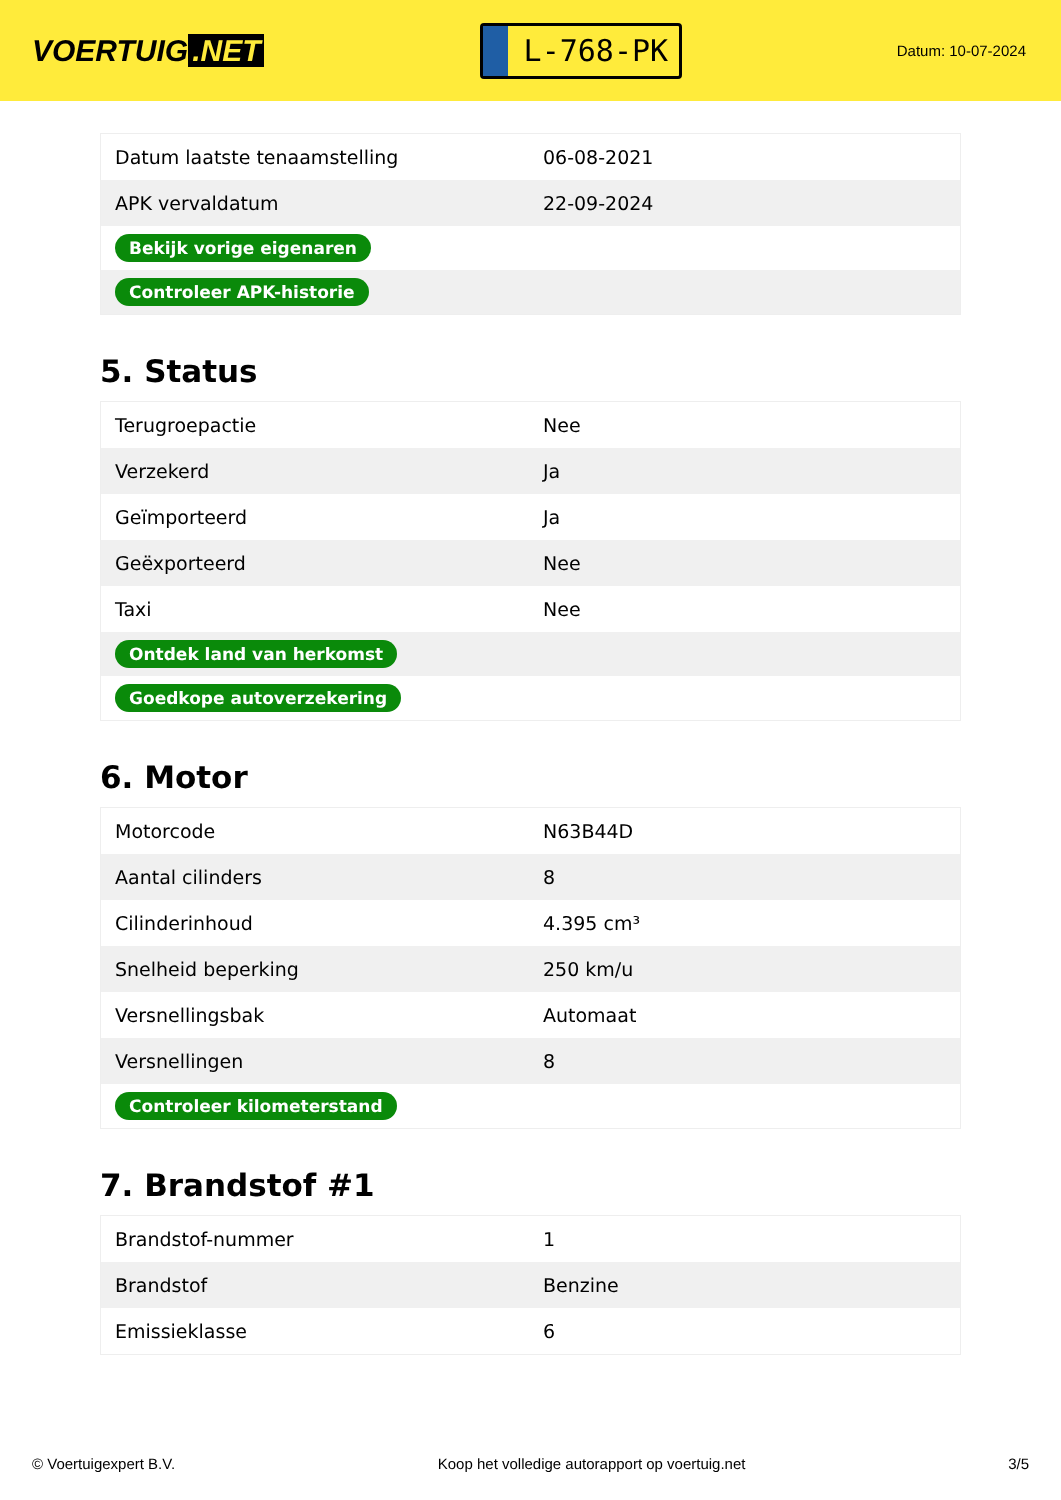VOERTUIG.NET
L-768-PK
Datum: 10-07-2024
| Datum laatste tenaamstelling | 06-08-2021 |
| APK vervaldatum | 22-09-2024 |
| Bekijk vorige eigenaren | |
| Controleer APK-historie | |
5. Status
| Terugroepactie | Nee |
| Verzekerd | Ja |
| Geïmporteerd | Ja |
| Geëxporteerd | Nee |
| Taxi | Nee |
| Ontdek land van herkomst | |
| Goedkope autoverzekering | |
6. Motor
| Motorcode | N63B44D |
| Aantal cilinders | 8 |
| Cilinderinhoud | 4.395 cm³ |
| Snelheid beperking | 250 km/u |
| Versnellingsbak | Automaat |
| Versnellingen | 8 |
| Controleer kilometerstand | |
7. Brandstof #1
| Brandstof-nummer | 1 |
| Brandstof | Benzine |
| Emissieklasse | 6 |
© Voertuigexpert B.V. Koop het volledige autorapport op voertuig.net 3/5